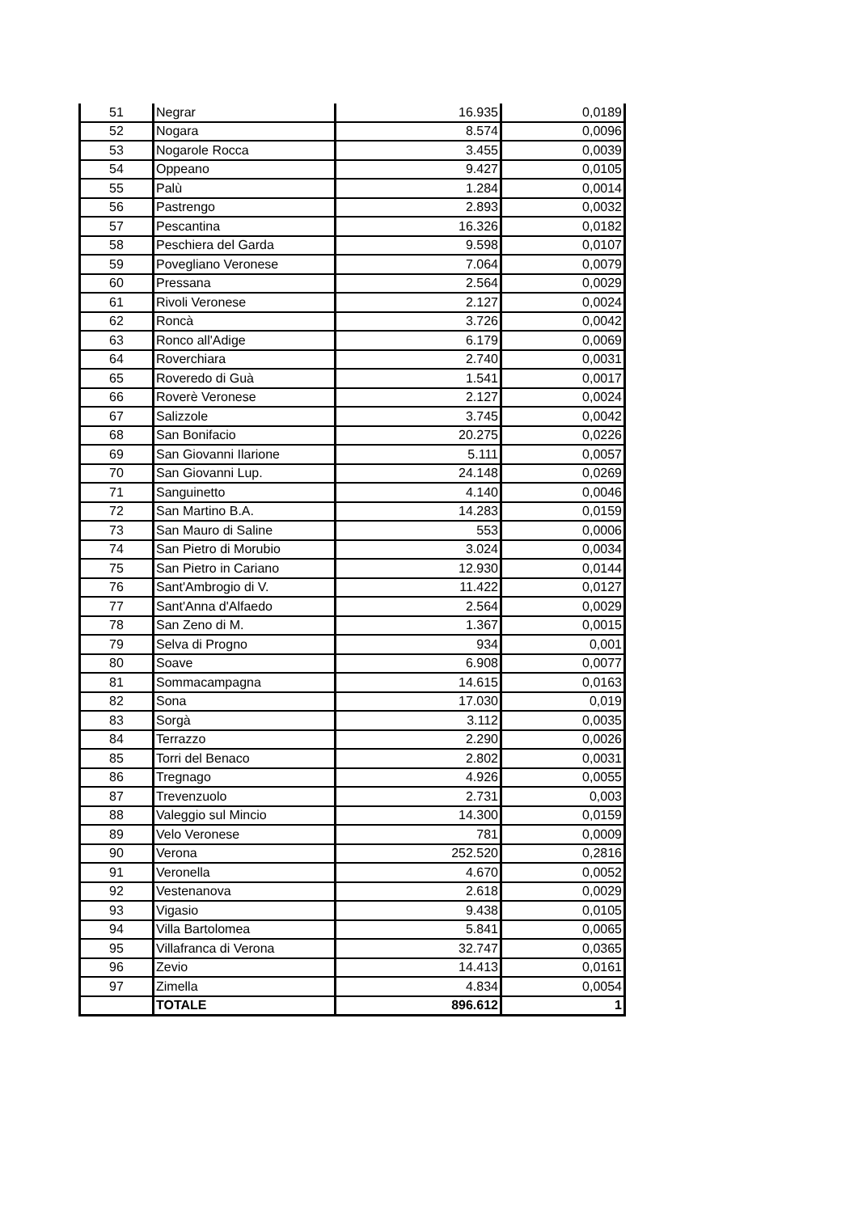| 51 | Negrar | 16.935 | 0,0189 |
| 52 | Nogara | 8.574 | 0,0096 |
| 53 | Nogarole Rocca | 3.455 | 0,0039 |
| 54 | Oppeano | 9.427 | 0,0105 |
| 55 | Palù | 1.284 | 0,0014 |
| 56 | Pastrengo | 2.893 | 0,0032 |
| 57 | Pescantina | 16.326 | 0,0182 |
| 58 | Peschiera del Garda | 9.598 | 0,0107 |
| 59 | Povegliano Veronese | 7.064 | 0,0079 |
| 60 | Pressana | 2.564 | 0,0029 |
| 61 | Rivoli Veronese | 2.127 | 0,0024 |
| 62 | Roncà | 3.726 | 0,0042 |
| 63 | Ronco all'Adige | 6.179 | 0,0069 |
| 64 | Roverchiara | 2.740 | 0,0031 |
| 65 | Roveredo di Guà | 1.541 | 0,0017 |
| 66 | Roverè Veronese | 2.127 | 0,0024 |
| 67 | Salizzole | 3.745 | 0,0042 |
| 68 | San Bonifacio | 20.275 | 0,0226 |
| 69 | San Giovanni Ilarione | 5.111 | 0,0057 |
| 70 | San Giovanni Lup. | 24.148 | 0,0269 |
| 71 | Sanguinetto | 4.140 | 0,0046 |
| 72 | San Martino B.A. | 14.283 | 0,0159 |
| 73 | San Mauro di Saline | 553 | 0,0006 |
| 74 | San Pietro di Morubio | 3.024 | 0,0034 |
| 75 | San Pietro in Cariano | 12.930 | 0,0144 |
| 76 | Sant'Ambrogio di V. | 11.422 | 0,0127 |
| 77 | Sant'Anna d'Alfaedo | 2.564 | 0,0029 |
| 78 | San Zeno di M. | 1.367 | 0,0015 |
| 79 | Selva di Progno | 934 | 0,001 |
| 80 | Soave | 6.908 | 0,0077 |
| 81 | Sommacampagna | 14.615 | 0,0163 |
| 82 | Sona | 17.030 | 0,019 |
| 83 | Sorgà | 3.112 | 0,0035 |
| 84 | Terrazzo | 2.290 | 0,0026 |
| 85 | Torri del Benaco | 2.802 | 0,0031 |
| 86 | Tregnago | 4.926 | 0,0055 |
| 87 | Trevenzuolo | 2.731 | 0,003 |
| 88 | Valeggio sul Mincio | 14.300 | 0,0159 |
| 89 | Velo Veronese | 781 | 0,0009 |
| 90 | Verona | 252.520 | 0,2816 |
| 91 | Veronella | 4.670 | 0,0052 |
| 92 | Vestenanova | 2.618 | 0,0029 |
| 93 | Vigasio | 9.438 | 0,0105 |
| 94 | Villa Bartolomea | 5.841 | 0,0065 |
| 95 | Villafranca di Verona | 32.747 | 0,0365 |
| 96 | Zevio | 14.413 | 0,0161 |
| 97 | Zimella | 4.834 | 0,0054 |
| | TOTALE | 896.612 | 1 |